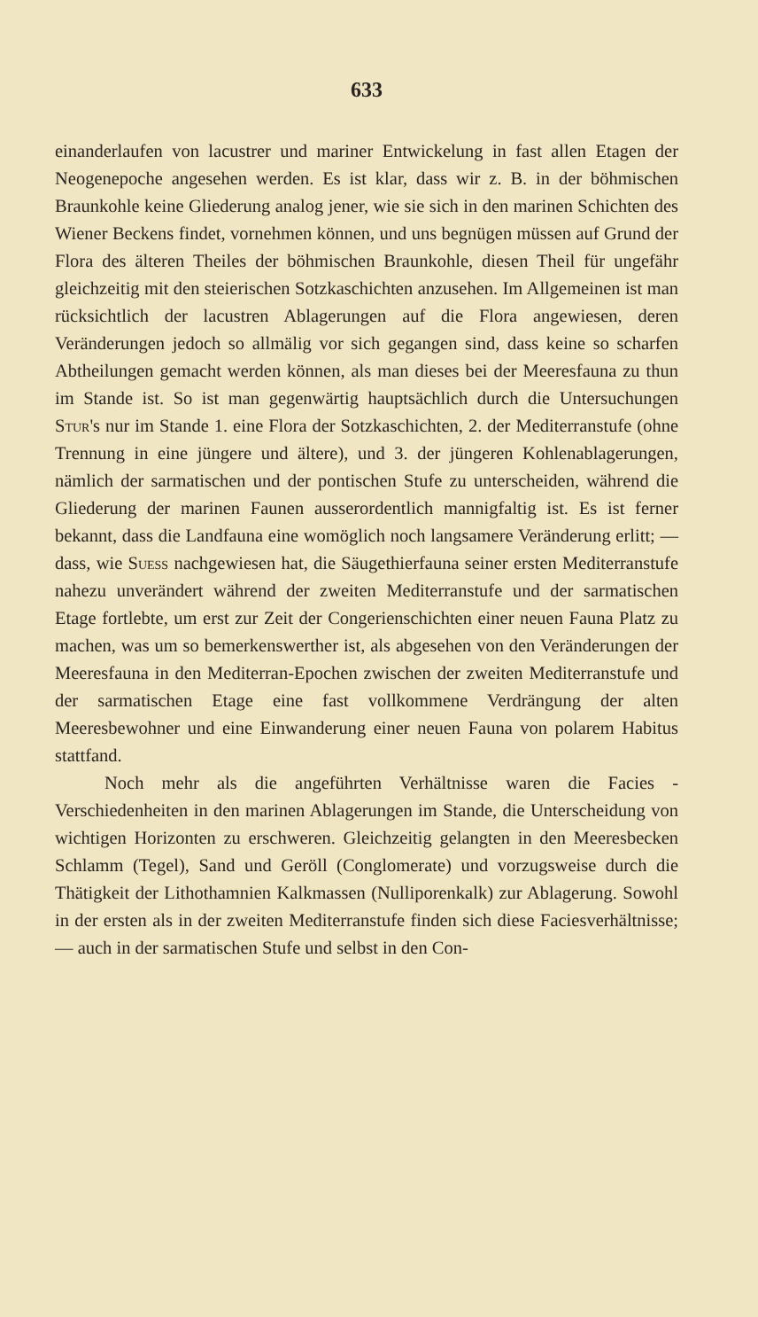633
einanderlaufen von lacustrer und mariner Entwickelung in fast allen Etagen der Neogenepoche angesehen werden. Es ist klar, dass wir z. B. in der böhmischen Braunkohle keine Gliederung analog jener, wie sie sich in den marinen Schichten des Wiener Beckens findet, vornehmen können, und uns begnügen müssen auf Grund der Flora des älteren Theiles der böhmischen Braunkohle, diesen Theil für ungefähr gleichzeitig mit den steierischen Sotzkaschichten anzusehen. Im Allgemeinen ist man rücksichtlich der lacustren Ablagerungen auf die Flora angewiesen, deren Veränderungen jedoch so allmälig vor sich gegangen sind, dass keine so scharfen Abtheilungen gemacht werden können, als man dieses bei der Meeresfauna zu thun im Stande ist. So ist man gegenwärtig hauptsächlich durch die Untersuchungen Stur's nur im Stande 1. eine Flora der Sotzkaschichten, 2. der Mediterranstufe (ohne Trennung in eine jüngere und ältere), und 3. der jüngeren Kohlenablagerungen, nämlich der sarmatischen und der pontischen Stufe zu unterscheiden, während die Gliederung der marinen Faunen ausserordentlich mannigfaltig ist. Es ist ferner bekannt, dass die Landfauna eine womöglich noch langsamere Veränderung erlitt; — dass, wie Suess nachgewiesen hat, die Säugethierfauna seiner ersten Mediterranstufe nahezu unverändert während der zweiten Mediterranstufe und der sarmatischen Etage fortlebte, um erst zur Zeit der Congerienschichten einer neuen Fauna Platz zu machen, was um so bemerkenswerther ist, als abgesehen von den Veränderungen der Meeresfauna in den Mediterran-Epochen zwischen der zweiten Mediterranstufe und der sarmatischen Etage eine fast vollkommene Verdrängung der alten Meeresbewohner und eine Einwanderung einer neuen Fauna von polarem Habitus stattfand.
Noch mehr als die angeführten Verhältnisse waren die Facies - Verschiedenheiten in den marinen Ablagerungen im Stande, die Unterscheidung von wichtigen Horizonten zu erschweren. Gleichzeitig gelangten in den Meeresbecken Schlamm (Tegel), Sand und Geröll (Conglomerate) und vorzugsweise durch die Thätigkeit der Lithothamnien Kalkmassen (Nulliporenkalk) zur Ablagerung. Sowohl in der ersten als in der zweiten Mediterranstufe finden sich diese Faciesverhältnisse; — auch in der sarmatischen Stufe und selbst in den Con-